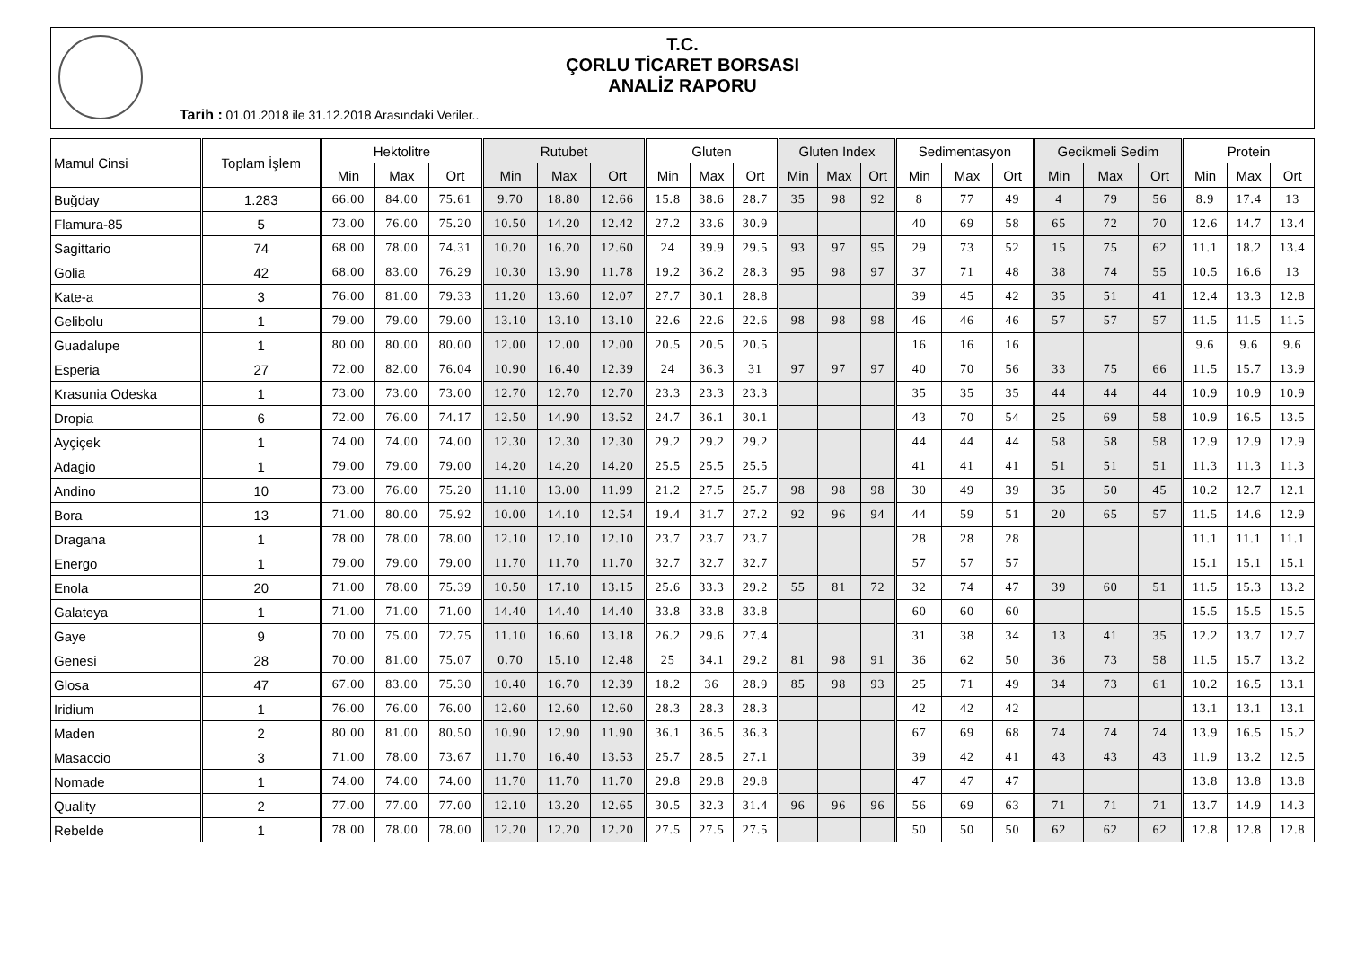T.C.
ÇORLU TİCARET BORSASI
ANALİZ RAPORU
Tarih : 01.01.2018 ile 31.12.2018 Arasındaki Veriler..
| Mamul Cinsi | Toplam İşlem | Hektolitre | | | Rutubet | | | Gluten | | | Gluten Index | | | Sedimentasyon | | | Gecikmeli Sedim | | | Protein | | |
| --- | --- | --- | --- | --- | --- | --- | --- | --- | --- | --- | --- | --- | --- | --- | --- | --- | --- | --- | --- | --- | --- | --- |
| | | Min | Max | Ort | Min | Max | Ort | Min | Max | Ort | Min | Max | Ort | Min | Max | Ort | Min | Max | Ort | Min | Max | Ort |
| Buğday | 1.283 | 66.00 | 84.00 | 75.61 | 9.70 | 18.80 | 12.66 | 15.8 | 38.6 | 28.7 | 35 | 98 | 92 | 8 | 77 | 49 | 4 | 79 | 56 | 8.9 | 17.4 | 13 |
| Flamura-85 | 5 | 73.00 | 76.00 | 75.20 | 10.50 | 14.20 | 12.42 | 27.2 | 33.6 | 30.9 | | | | 40 | 69 | 58 | 65 | 72 | 70 | 12.6 | 14.7 | 13.4 |
| Sagittario | 74 | 68.00 | 78.00 | 74.31 | 10.20 | 16.20 | 12.60 | 24 | 39.9 | 29.5 | 93 | 97 | 95 | 29 | 73 | 52 | 15 | 75 | 62 | 11.1 | 18.2 | 13.4 |
| Golia | 42 | 68.00 | 83.00 | 76.29 | 10.30 | 13.90 | 11.78 | 19.2 | 36.2 | 28.3 | 95 | 98 | 97 | 37 | 71 | 48 | 38 | 74 | 55 | 10.5 | 16.6 | 13 |
| Kate-a | 3 | 76.00 | 81.00 | 79.33 | 11.20 | 13.60 | 12.07 | 27.7 | 30.1 | 28.8 | | | | 39 | 45 | 42 | 35 | 51 | 41 | 12.4 | 13.3 | 12.8 |
| Gelibolu | 1 | 79.00 | 79.00 | 79.00 | 13.10 | 13.10 | 13.10 | 22.6 | 22.6 | 22.6 | 98 | 98 | 98 | 46 | 46 | 46 | 57 | 57 | 57 | 11.5 | 11.5 | 11.5 |
| Guadalupe | 1 | 80.00 | 80.00 | 80.00 | 12.00 | 12.00 | 12.00 | 20.5 | 20.5 | 20.5 | | | | 16 | 16 | 16 | | | | 9.6 | 9.6 | 9.6 |
| Esperia | 27 | 72.00 | 82.00 | 76.04 | 10.90 | 16.40 | 12.39 | 24 | 36.3 | 31 | 97 | 97 | 97 | 40 | 70 | 56 | 33 | 75 | 66 | 11.5 | 15.7 | 13.9 |
| Krasunia Odeska | 1 | 73.00 | 73.00 | 73.00 | 12.70 | 12.70 | 12.70 | 23.3 | 23.3 | 23.3 | | | | 35 | 35 | 35 | 44 | 44 | 44 | 10.9 | 10.9 | 10.9 |
| Dropia | 6 | 72.00 | 76.00 | 74.17 | 12.50 | 14.90 | 13.52 | 24.7 | 36.1 | 30.1 | | | | 43 | 70 | 54 | 25 | 69 | 58 | 10.9 | 16.5 | 13.5 |
| Ayçiçek | 1 | 74.00 | 74.00 | 74.00 | 12.30 | 12.30 | 12.30 | 29.2 | 29.2 | 29.2 | | | | 44 | 44 | 44 | 58 | 58 | 58 | 12.9 | 12.9 | 12.9 |
| Adagio | 1 | 79.00 | 79.00 | 79.00 | 14.20 | 14.20 | 14.20 | 25.5 | 25.5 | 25.5 | | | | 41 | 41 | 41 | 51 | 51 | 51 | 11.3 | 11.3 | 11.3 |
| Andino | 10 | 73.00 | 76.00 | 75.20 | 11.10 | 13.00 | 11.99 | 21.2 | 27.5 | 25.7 | 98 | 98 | 98 | 30 | 49 | 39 | 35 | 50 | 45 | 10.2 | 12.7 | 12.1 |
| Bora | 13 | 71.00 | 80.00 | 75.92 | 10.00 | 14.10 | 12.54 | 19.4 | 31.7 | 27.2 | 92 | 96 | 94 | 44 | 59 | 51 | 20 | 65 | 57 | 11.5 | 14.6 | 12.9 |
| Dragana | 1 | 78.00 | 78.00 | 78.00 | 12.10 | 12.10 | 12.10 | 23.7 | 23.7 | 23.7 | | | | 28 | 28 | 28 | | | | 11.1 | 11.1 | 11.1 |
| Energo | 1 | 79.00 | 79.00 | 79.00 | 11.70 | 11.70 | 11.70 | 32.7 | 32.7 | 32.7 | | | | 57 | 57 | 57 | | | | 15.1 | 15.1 | 15.1 |
| Enola | 20 | 71.00 | 78.00 | 75.39 | 10.50 | 17.10 | 13.15 | 25.6 | 33.3 | 29.2 | 55 | 81 | 72 | 32 | 74 | 47 | 39 | 60 | 51 | 11.5 | 15.3 | 13.2 |
| Galateya | 1 | 71.00 | 71.00 | 71.00 | 14.40 | 14.40 | 14.40 | 33.8 | 33.8 | 33.8 | | | | 60 | 60 | 60 | | | | 15.5 | 15.5 | 15.5 |
| Gaye | 9 | 70.00 | 75.00 | 72.75 | 11.10 | 16.60 | 13.18 | 26.2 | 29.6 | 27.4 | | | | 31 | 38 | 34 | 13 | 41 | 35 | 12.2 | 13.7 | 12.7 |
| Genesi | 28 | 70.00 | 81.00 | 75.07 | 0.70 | 15.10 | 12.48 | 25 | 34.1 | 29.2 | 81 | 98 | 91 | 36 | 62 | 50 | 36 | 73 | 58 | 11.5 | 15.7 | 13.2 |
| Glosa | 47 | 67.00 | 83.00 | 75.30 | 10.40 | 16.70 | 12.39 | 18.2 | 36 | 28.9 | 85 | 98 | 93 | 25 | 71 | 49 | 34 | 73 | 61 | 10.2 | 16.5 | 13.1 |
| Iridium | 1 | 76.00 | 76.00 | 76.00 | 12.60 | 12.60 | 12.60 | 28.3 | 28.3 | 28.3 | | | | 42 | 42 | 42 | | | | 13.1 | 13.1 | 13.1 |
| Maden | 2 | 80.00 | 81.00 | 80.50 | 10.90 | 12.90 | 11.90 | 36.1 | 36.5 | 36.3 | | | | 67 | 69 | 68 | 74 | 74 | 74 | 13.9 | 16.5 | 15.2 |
| Masaccio | 3 | 71.00 | 78.00 | 73.67 | 11.70 | 16.40 | 13.53 | 25.7 | 28.5 | 27.1 | | | | 39 | 42 | 41 | 43 | 43 | 43 | 11.9 | 13.2 | 12.5 |
| Nomade | 1 | 74.00 | 74.00 | 74.00 | 11.70 | 11.70 | 11.70 | 29.8 | 29.8 | 29.8 | | | | 47 | 47 | 47 | | | | 13.8 | 13.8 | 13.8 |
| Quality | 2 | 77.00 | 77.00 | 77.00 | 12.10 | 13.20 | 12.65 | 30.5 | 32.3 | 31.4 | 96 | 96 | 96 | 56 | 69 | 63 | 71 | 71 | 71 | 13.7 | 14.9 | 14.3 |
| Rebelde | 1 | 78.00 | 78.00 | 78.00 | 12.20 | 12.20 | 12.20 | 27.5 | 27.5 | 27.5 | | | | 50 | 50 | 50 | 62 | 62 | 62 | 12.8 | 12.8 | 12.8 |